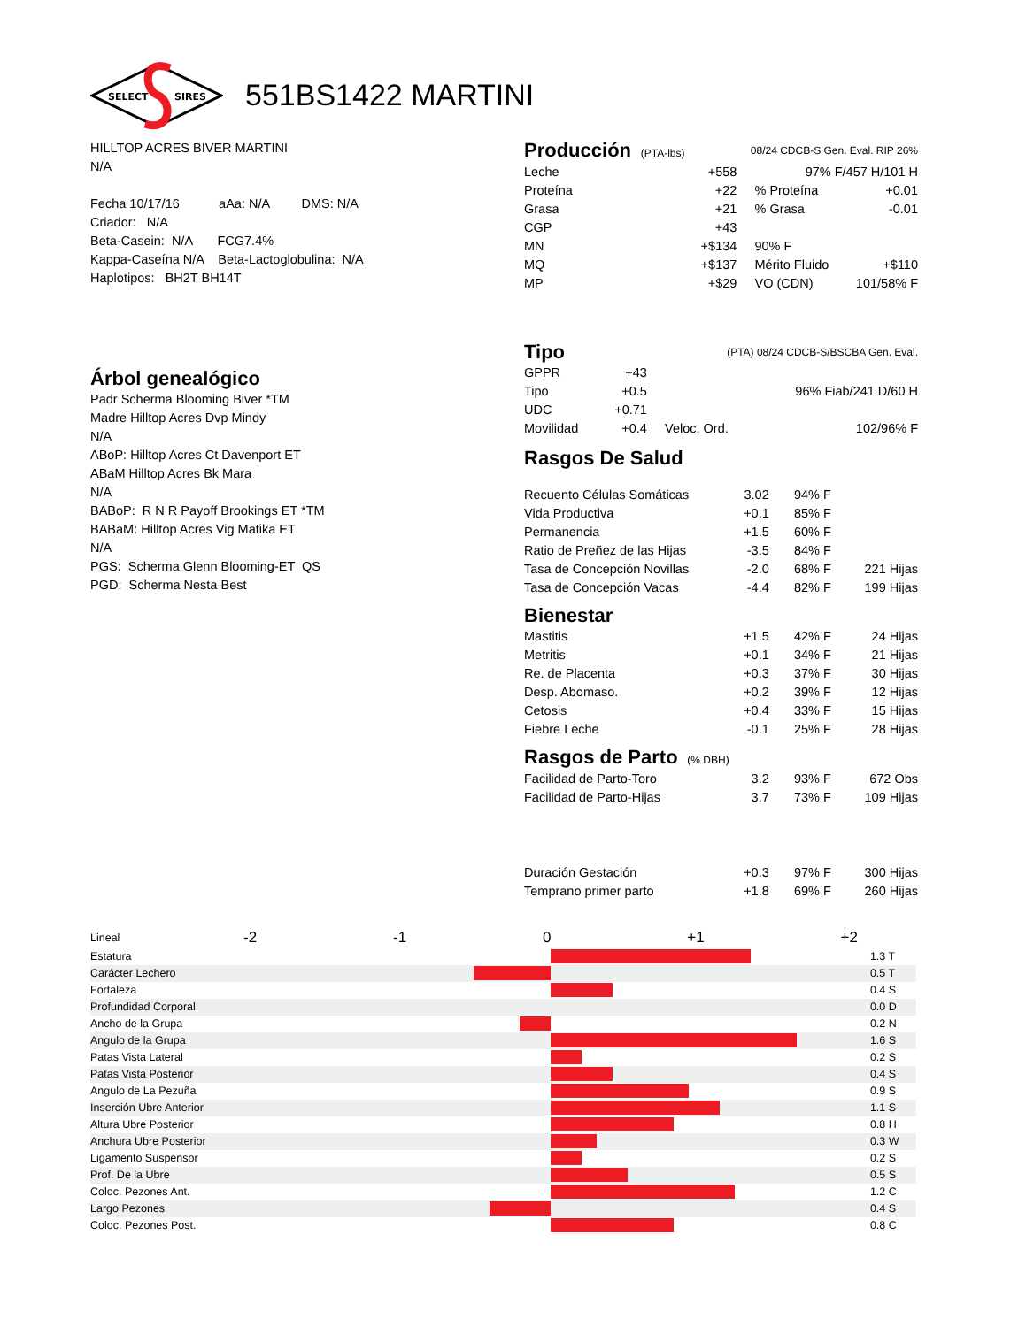SELECT
SIRES
551BS1422 MARTINI
HILLTOP ACRES BIVER MARTINI
N/A
Fecha 10/17/16 aAa: N/A DMS: N/A
Criador: N/A
Beta-Casein: N/A FCG7.4%
Kappa-Caseína N/A Beta-Lactoglobulina: N/A
Haplotipos: BH2T BH14T
Árbol genealógico
Padr Scherma Blooming Biver *TM
Madre Hilltop Acres Dvp Mindy
N/A
ABoP: Hilltop Acres Ct Davenport ET
ABaM Hilltop Acres Bk Mara
N/A
BABoP: R N R Payoff Brookings ET *TM
BABaM: Hilltop Acres Vig Matika ET
N/A
PGS: Scherma Glenn Blooming-ET QS
PGD: Scherma Nesta Best
| Producción (PTA-lbs) | | 08/24 CDCB-S Gen. Eval. RIP 26% | |
| Leche | +558 | 97% F/457 H/101 H | |
| Proteína | +22 | % Proteína | +0.01 |
| Grasa | +21 | % Grasa | -0.01 |
| CGP | +43 | | |
| MN | +$134 | 90% F | |
| MQ | +$137 | Mérito Fluido | +$110 |
| MP | +$29 | VO (CDN) | 101/58% F |
| Tipo | | (PTA) 08/24 CDCB-S/BSCBA Gen. Eval. | |
| GPPR | +43 | | |
| Tipo | +0.5 | 96% Fiab/241 D/60 H | |
| UDC | +0.71 | | |
| Movilidad | +0.4 | Veloc. Ord. | 102/96% F |
Rasgos De Salud
| Recuento Células Somáticas | 3.02 | 94% F | |
| Vida Productiva | +0.1 | 85% F | |
| Permanencia | +1.5 | 60% F | |
| Ratio de Preñez de las Hijas | -3.5 | 84% F | |
| Tasa de Concepción Novillas | -2.0 | 68% F | 221 Hijas |
| Tasa de Concepción Vacas | -4.4 | 82% F | 199 Hijas |
| Bienestar | | | |
| Mastitis | +1.5 | 42% F | 24 Hijas |
| Metritis | +0.1 | 34% F | 21 Hijas |
| Re. de Placenta | +0.3 | 37% F | 30 Hijas |
| Desp. Abomaso. | +0.2 | 39% F | 12 Hijas |
| Cetosis | +0.4 | 33% F | 15 Hijas |
| Fiebre Leche | -0.1 | 25% F | 28 Hijas |
| Rasgos de Parto (% DBH) | | | |
| Facilidad de Parto-Toro | 3.2 | 93% F | 672 Obs |
| Facilidad de Parto-Hijas | 3.7 | 73% F | 109 Hijas |
| Duración Gestación | +0.3 | 97% F | 300 Hijas |
| Temprano primer parto | +1.8 | 69% F | 260 Hijas |
| Lineal | -2 -1 0 +1 +2 | |
| --- | --- | --- |
| Estatura | | 1.3 T |
| Carácter Lechero | | 0.5 T |
| Fortaleza | | 0.4 S |
| Profundidad Corporal | | 0.0 D |
| Ancho de la Grupa | | 0.2 N |
| Angulo de la Grupa | | 1.6 S |
| Patas Vista Lateral | | 0.2 S |
| Patas Vista Posterior | | 0.4 S |
| Angulo de La Pezuña | | 0.9 S |
| Inserción Ubre Anterior | | 1.1 S |
| Altura Ubre Posterior | | 0.8 H |
| Anchura Ubre Posterior | | 0.3 W |
| Ligamento Suspensor | | 0.2 S |
| Prof. De la Ubre | | 0.5 S |
| Coloc. Pezones Ant. | | 1.2 C |
| Largo Pezones | | 0.4 S |
| Coloc. Pezones Post. | | 0.8 C |